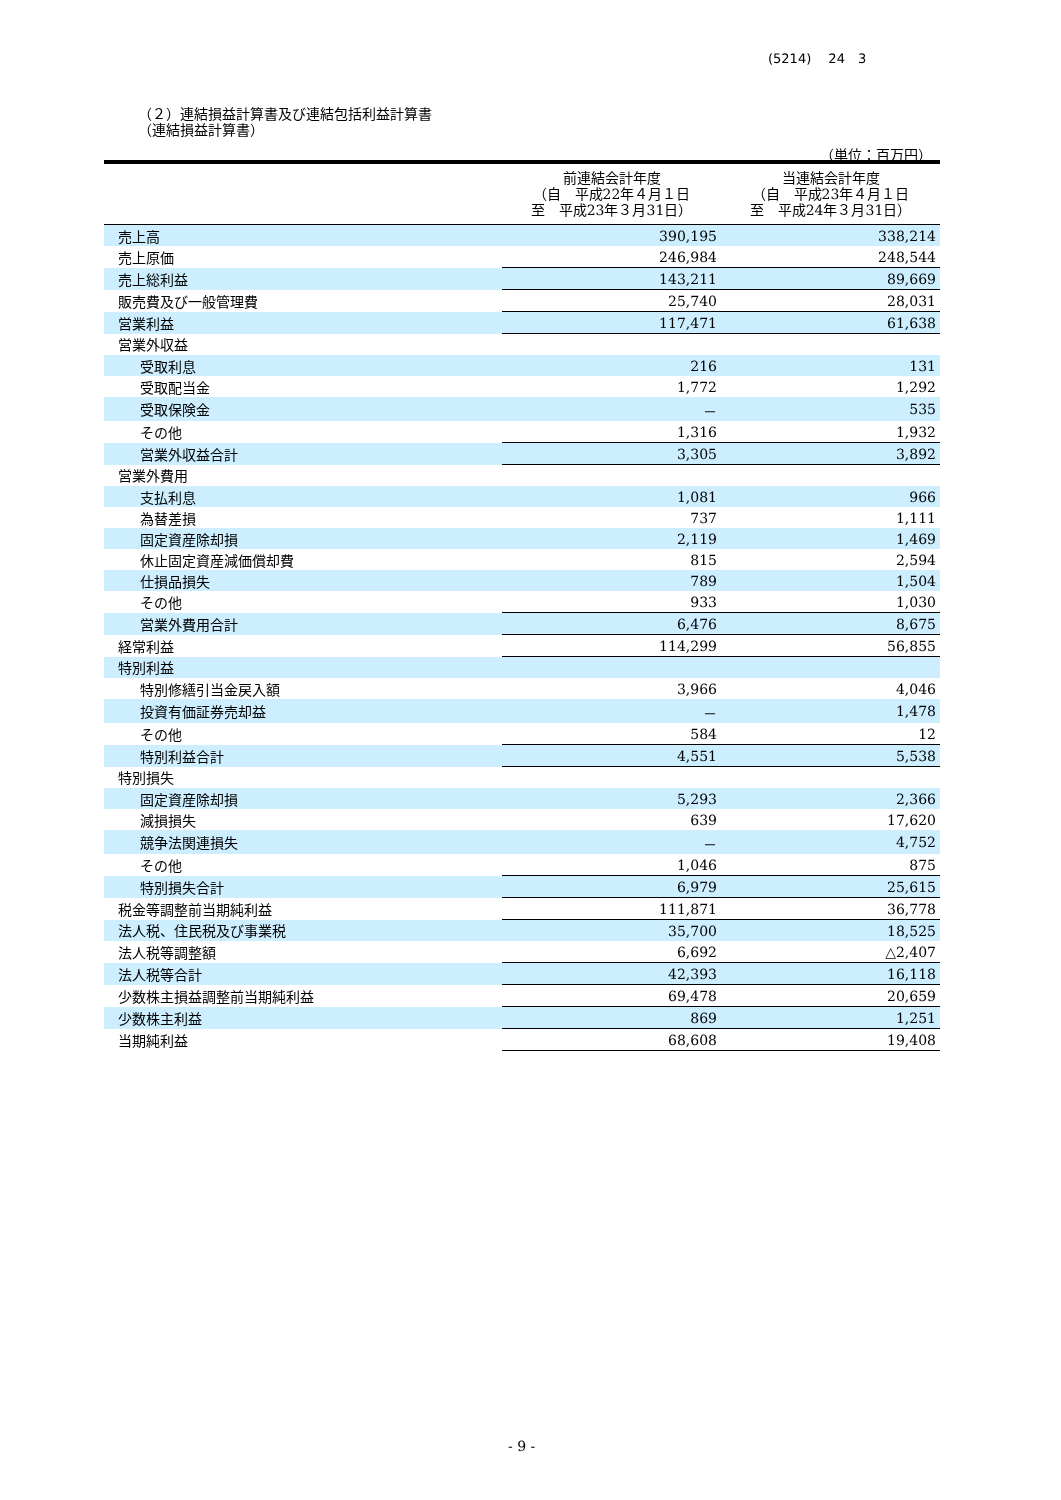(5214)　 24　3
（２）連結損益計算書及び連結包括利益計算書
（連結損益計算書）
（単位：百万円）
| | 前連結会計年度 （自 平成22年４月１日 至 平成23年３月31日） | 当連結会計年度 （自 平成23年４月１日 至 平成24年３月31日） |
| --- | --- | --- |
| 売上高 | 390,195 | 338,214 |
| 売上原価 | 246,984 | 248,544 |
| 売上総利益 | 143,211 | 89,669 |
| 販売費及び一般管理費 | 25,740 | 28,031 |
| 営業利益 | 117,471 | 61,638 |
| 営業外収益 | | |
| 受取利息 | 216 | 131 |
| 受取配当金 | 1,772 | 1,292 |
| 受取保険金 | － | 535 |
| その他 | 1,316 | 1,932 |
| 営業外収益合計 | 3,305 | 3,892 |
| 営業外費用 | | |
| 支払利息 | 1,081 | 966 |
| 為替差損 | 737 | 1,111 |
| 固定資産除却損 | 2,119 | 1,469 |
| 休止固定資産減価償却費 | 815 | 2,594 |
| 仕損品損失 | 789 | 1,504 |
| その他 | 933 | 1,030 |
| 営業外費用合計 | 6,476 | 8,675 |
| 経常利益 | 114,299 | 56,855 |
| 特別利益 | | |
| 特別修繕引当金戻入額 | 3,966 | 4,046 |
| 投資有価証券売却益 | － | 1,478 |
| その他 | 584 | 12 |
| 特別利益合計 | 4,551 | 5,538 |
| 特別損失 | | |
| 固定資産除却損 | 5,293 | 2,366 |
| 減損損失 | 639 | 17,620 |
| 競争法関連損失 | － | 4,752 |
| その他 | 1,046 | 875 |
| 特別損失合計 | 6,979 | 25,615 |
| 税金等調整前当期純利益 | 111,871 | 36,778 |
| 法人税、住民税及び事業税 | 35,700 | 18,525 |
| 法人税等調整額 | 6,692 | △2,407 |
| 法人税等合計 | 42,393 | 16,118 |
| 少数株主損益調整前当期純利益 | 69,478 | 20,659 |
| 少数株主利益 | 869 | 1,251 |
| 当期純利益 | 68,608 | 19,408 |
- 9 -